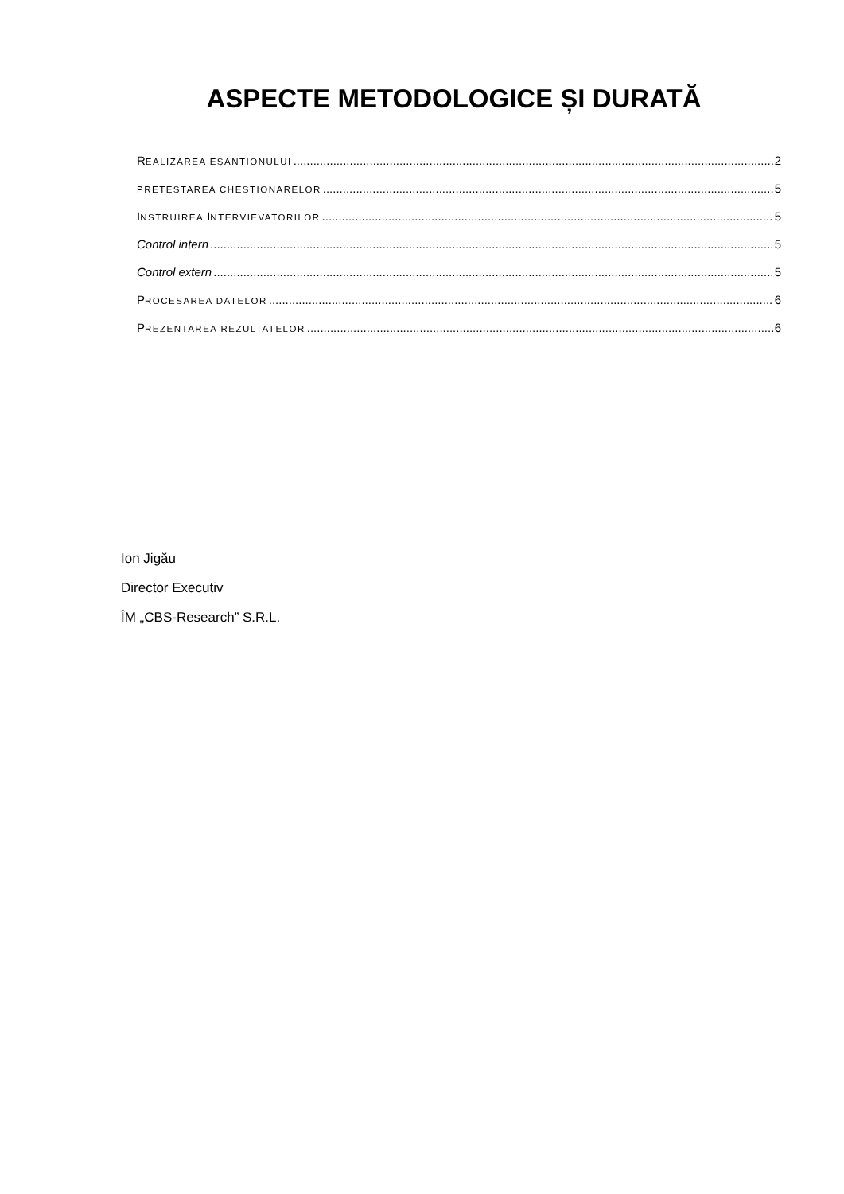ASPECTE METODOLOGICE ȘI DURATĂ
REALIZAREA EȘANTIONULUI 2
PRETESTAREA CHESTIONARELOR 5
INSTRUIREA INTERVIEVATORILOR 5
Control intern 5
Control extern 5
PROCESAREA DATELOR 6
PREZENTAREA REZULTATELOR 6
Ion Jigău
Director Executiv
ÎM „CBS-Research” S.R.L.